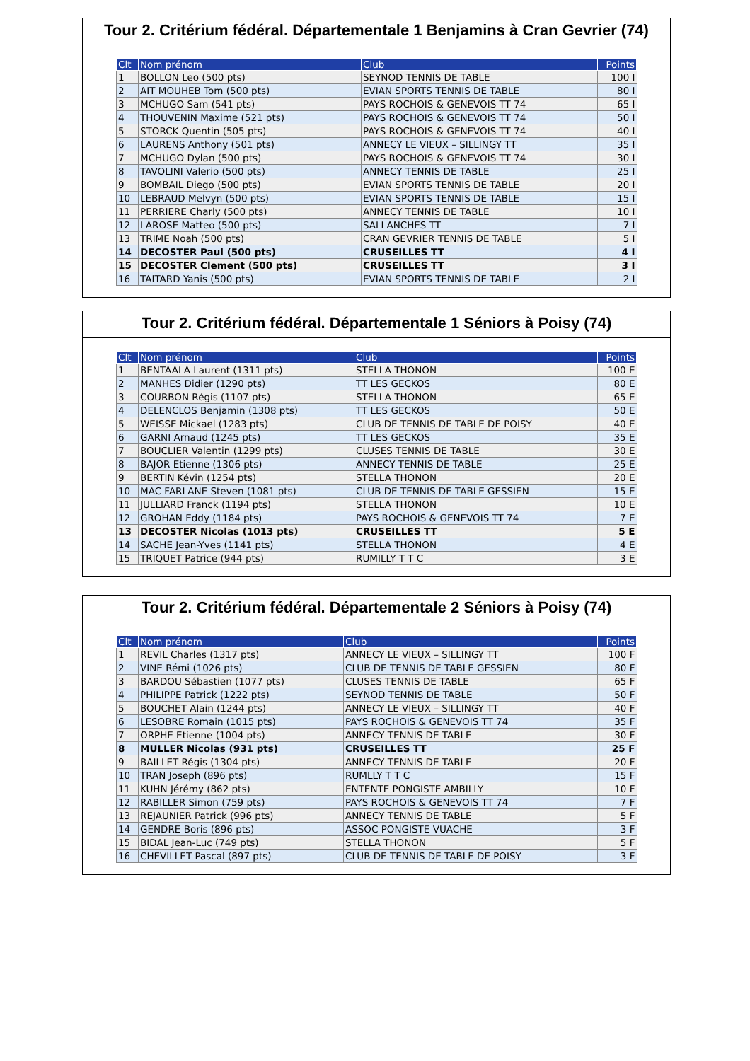Tour 2. Critérium fédéral. Départementale 1 Benjamins à Cran Gevrier (74)
| Clt | Nom prénom | Club | Points |
| --- | --- | --- | --- |
| 1 | BOLLON Leo (500 pts) | SEYNOD TENNIS DE TABLE | 100 I |
| 2 | AIT MOUHEB Tom (500 pts) | EVIAN SPORTS TENNIS DE TABLE | 80 I |
| 3 | MCHUGO Sam (541 pts) | PAYS ROCHOIS & GENEVOIS TT 74 | 65 I |
| 4 | THOUVENIN Maxime (521 pts) | PAYS ROCHOIS & GENEVOIS TT 74 | 50 I |
| 5 | STORCK Quentin (505 pts) | PAYS ROCHOIS & GENEVOIS TT 74 | 40 I |
| 6 | LAURENS Anthony (501 pts) | ANNECY LE VIEUX – SILLINGY TT | 35 I |
| 7 | MCHUGO Dylan (500 pts) | PAYS ROCHOIS & GENEVOIS TT 74 | 30 I |
| 8 | TAVOLINI Valerio (500 pts) | ANNECY TENNIS DE TABLE | 25 I |
| 9 | BOMBAIL Diego (500 pts) | EVIAN SPORTS TENNIS DE TABLE | 20 I |
| 10 | LEBRAUD Melvyn (500 pts) | EVIAN SPORTS TENNIS DE TABLE | 15 I |
| 11 | PERRIERE Charly (500 pts) | ANNECY TENNIS DE TABLE | 10 I |
| 12 | LAROSE Matteo (500 pts) | SALLANCHES TT | 7 I |
| 13 | TRIME Noah (500 pts) | CRAN GEVRIER TENNIS DE TABLE | 5 I |
| 14 | DECOSTER Paul (500 pts) | CRUSEILLES TT | 4 I |
| 15 | DECOSTER Clement (500 pts) | CRUSEILLES TT | 3 I |
| 16 | TAITARD Yanis (500 pts) | EVIAN SPORTS TENNIS DE TABLE | 2 I |
Tour 2. Critérium fédéral. Départementale 1 Séniors à Poisy (74)
| Clt | Nom prénom | Club | Points |
| --- | --- | --- | --- |
| 1 | BENTAALA Laurent (1311 pts) | STELLA THONON | 100 E |
| 2 | MANHES Didier (1290 pts) | TT LES GECKOS | 80 E |
| 3 | COURBON Régis (1107 pts) | STELLA THONON | 65 E |
| 4 | DELENCLOS Benjamin (1308 pts) | TT LES GECKOS | 50 E |
| 5 | WEISSE Mickael (1283 pts) | CLUB DE TENNIS DE TABLE DE POISY | 40 E |
| 6 | GARNI Arnaud (1245 pts) | TT LES GECKOS | 35 E |
| 7 | BOUCLIER Valentin (1299 pts) | CLUSES TENNIS DE TABLE | 30 E |
| 8 | BAJOR Etienne (1306 pts) | ANNECY TENNIS DE TABLE | 25 E |
| 9 | BERTIN Kévin (1254 pts) | STELLA THONON | 20 E |
| 10 | MAC FARLANE Steven (1081 pts) | CLUB DE TENNIS DE TABLE GESSIEN | 15 E |
| 11 | JULLIARD Franck (1194 pts) | STELLA THONON | 10 E |
| 12 | GROHAN Eddy (1184 pts) | PAYS ROCHOIS & GENEVOIS TT 74 | 7 E |
| 13 | DECOSTER Nicolas (1013 pts) | CRUSEILLES TT | 5 E |
| 14 | SACHE Jean-Yves (1141 pts) | STELLA THONON | 4 E |
| 15 | TRIQUET Patrice (944 pts) | RUMILLY T T C | 3 E |
Tour 2. Critérium fédéral. Départementale 2 Séniors à Poisy (74)
| Clt | Nom prénom | Club | Points |
| --- | --- | --- | --- |
| 1 | REVIL Charles (1317 pts) | ANNECY LE VIEUX – SILLINGY TT | 100 F |
| 2 | VINE Rémi (1026 pts) | CLUB DE TENNIS DE TABLE GESSIEN | 80 F |
| 3 | BARDOU Sébastien (1077 pts) | CLUSES TENNIS DE TABLE | 65 F |
| 4 | PHILIPPE Patrick (1222 pts) | SEYNOD TENNIS DE TABLE | 50 F |
| 5 | BOUCHET Alain (1244 pts) | ANNECY LE VIEUX – SILLINGY TT | 40 F |
| 6 | LESOBRE Romain (1015 pts) | PAYS ROCHOIS & GENEVOIS TT 74 | 35 F |
| 7 | ORPHE Etienne (1004 pts) | ANNECY TENNIS DE TABLE | 30 F |
| 8 | MULLER Nicolas (931 pts) | CRUSEILLES TT | 25 F |
| 9 | BAILLET Régis (1304 pts) | ANNECY TENNIS DE TABLE | 20 F |
| 10 | TRAN Joseph (896 pts) | RUMLLY T T C | 15 F |
| 11 | KUHN Jérémy (862 pts) | ENTENTE PONGISTE AMBILLY | 10 F |
| 12 | RABILLER Simon (759 pts) | PAYS ROCHOIS & GENEVOIS TT 74 | 7 F |
| 13 | REJAUNIER Patrick (996 pts) | ANNECY TENNIS DE TABLE | 5 F |
| 14 | GENDRE Boris (896 pts) | ASSOC PONGISTE VUACHE | 3 F |
| 15 | BIDAL Jean-Luc (749 pts) | STELLA THONON | 5 F |
| 16 | CHEVILLET Pascal (897 pts) | CLUB DE TENNIS DE TABLE DE POISY | 3 F |